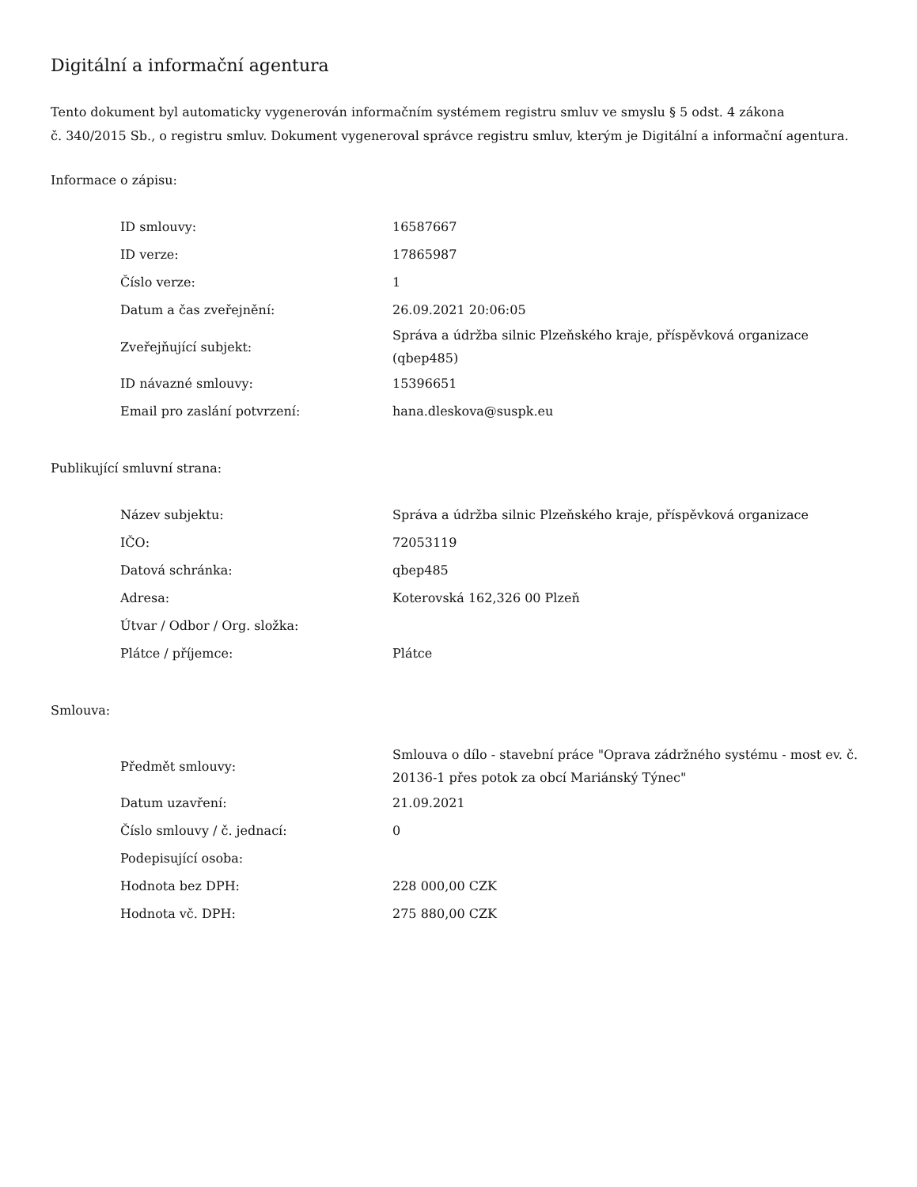Digitální a informační agentura
Tento dokument byl automaticky vygenerován informačním systémem registru smluv ve smyslu § 5 odst. 4 zákona
č. 340/2015 Sb., o registru smluv. Dokument vygeneroval správce registru smluv, kterým je Digitální a informační agentura.
Informace o zápisu:
| ID smlouvy: | 16587667 |
| ID verze: | 17865987 |
| Číslo verze: | 1 |
| Datum a čas zveřejnění: | 26.09.2021 20:06:05 |
| Zveřejňující subjekt: | Správa a údržba silnic Plzeňského kraje, příspěvková organizace (qbep485) |
| ID návazné smlouvy: | 15396651 |
| Email pro zaslání potvrzení: | hana.dleskova@suspk.eu |
Publikující smluvní strana:
| Název subjektu: | Správa a údržba silnic Plzeňského kraje, příspěvková organizace |
| IČO: | 72053119 |
| Datová schránka: | qbep485 |
| Adresa: | Koterovská 162,326 00 Plzeň |
| Útvar / Odbor / Org. složka: | |
| Plátce / příjemce: | Plátce |
Smlouva:
| Předmět smlouvy: | Smlouva o dílo - stavební práce "Oprava zádržného systému - most ev. č. 20136-1 přes potok za obcí Mariánský Týnec" |
| Datum uzavření: | 21.09.2021 |
| Číslo smlouvy / č. jednací: | 0 |
| Podepisující osoba: | |
| Hodnota bez DPH: | 228 000,00 CZK |
| Hodnota vč. DPH: | 275 880,00 CZK |